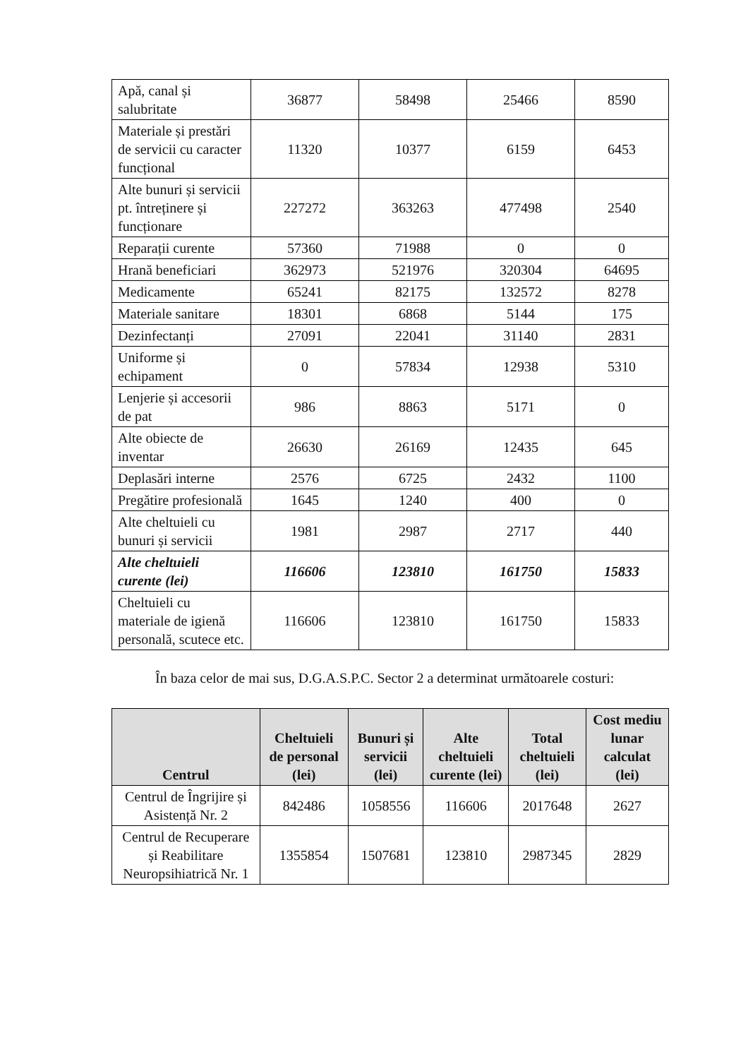| Apă, canal și salubritate | 36877 | 58498 | 25466 | 8590 |
| Materiale și prestări de servicii cu caracter funcțional | 11320 | 10377 | 6159 | 6453 |
| Alte bunuri și servicii pt. întreținere și funcționare | 227272 | 363263 | 477498 | 2540 |
| Reparații curente | 57360 | 71988 | 0 | 0 |
| Hrană beneficiari | 362973 | 521976 | 320304 | 64695 |
| Medicamente | 65241 | 82175 | 132572 | 8278 |
| Materiale sanitare | 18301 | 6868 | 5144 | 175 |
| Dezinfectanți | 27091 | 22041 | 31140 | 2831 |
| Uniforme și echipament | 0 | 57834 | 12938 | 5310 |
| Lenjerie și accesorii de pat | 986 | 8863 | 5171 | 0 |
| Alte obiecte de inventar | 26630 | 26169 | 12435 | 645 |
| Deplasări interne | 2576 | 6725 | 2432 | 1100 |
| Pregătire profesională | 1645 | 1240 | 400 | 0 |
| Alte cheltuieli cu bunuri și servicii | 1981 | 2987 | 2717 | 440 |
| Alte cheltuieli curente (lei) | 116606 | 123810 | 161750 | 15833 |
| Cheltuieli cu materiale de igienă personală, scutece etc. | 116606 | 123810 | 161750 | 15833 |
În baza celor de mai sus, D.G.A.S.P.C. Sector 2 a determinat următoarele costuri:
| Centrul | Cheltuieli de personal (lei) | Bunuri și servicii (lei) | Alte cheltuieli curente (lei) | Total cheltuieli (lei) | Cost mediu lunar calculat (lei) |
| --- | --- | --- | --- | --- | --- |
| Centrul de Îngrijire și Asistență Nr. 2 | 842486 | 1058556 | 116606 | 2017648 | 2627 |
| Centrul de Recuperare și Reabilitare Neuropsihiatrică Nr. 1 | 1355854 | 1507681 | 123810 | 2987345 | 2829 |